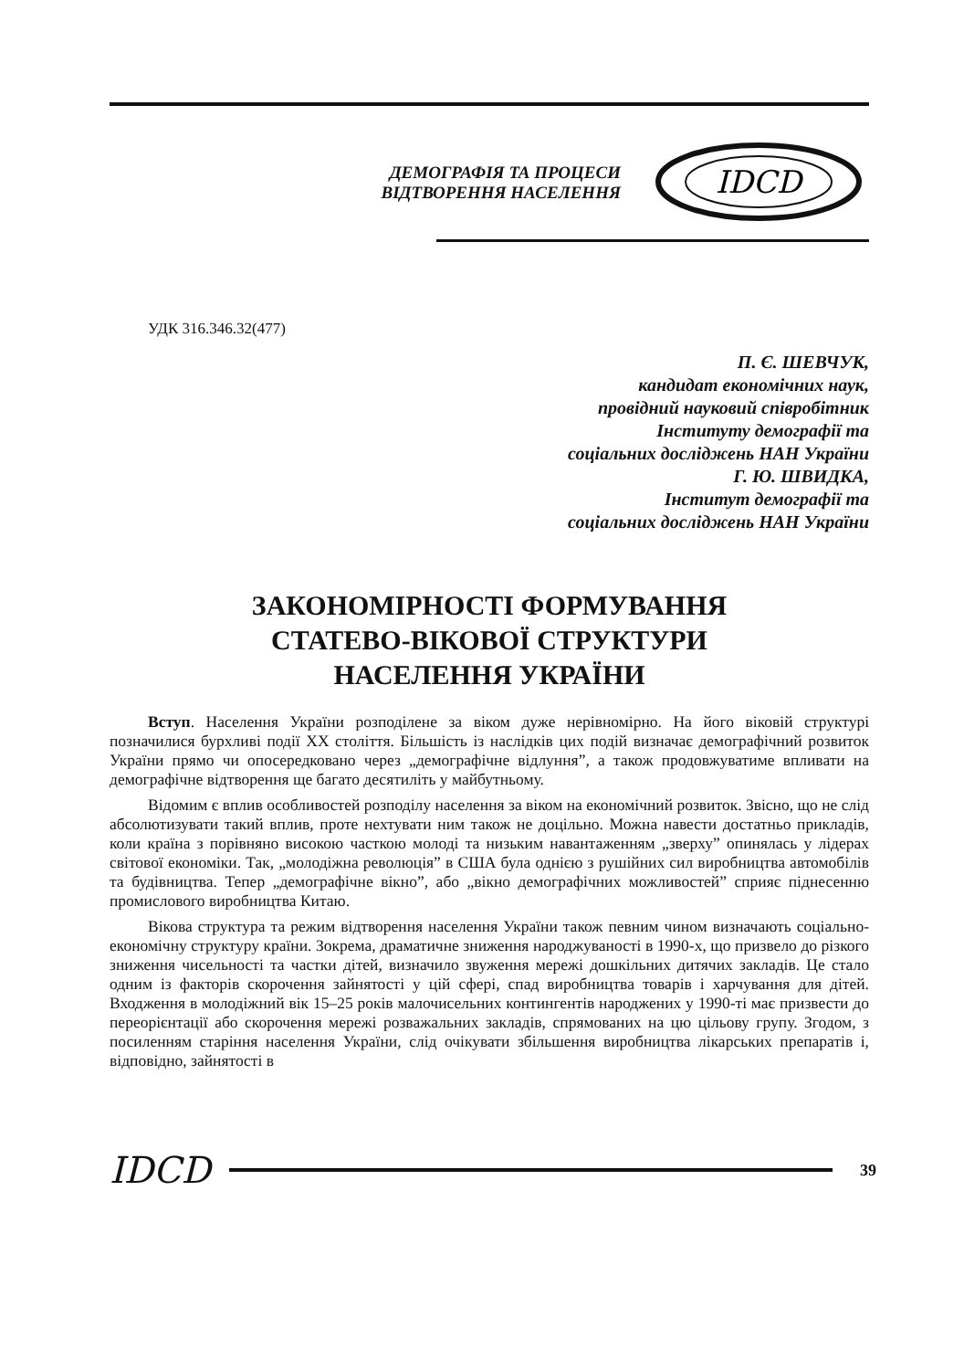ДЕМОГРАФІЯ ТА ПРОЦЕСИ ВІДТВОРЕННЯ НАСЕЛЕННЯ
IDCD
УДК 316.346.32(477)
П. Є. ШЕВЧУК,
кандидат економічних наук,
провідний науковий співробітник
Інституту демографії та
соціальних досліджень НАН України
Г. Ю. ШВИДКА,
Інститут демографії та
соціальних досліджень НАН України
ЗАКОНОМІРНОСТІ ФОРМУВАННЯ
СТАТЕВО-ВІКОВОЇ СТРУКТУРИ
НАСЕЛЕННЯ УКРАЇНИ
Вступ. Населення України розподілене за віком дуже нерівномірно. На його віковій структурі позначилися бурхливі події ХХ століття. Більшість із наслідків цих подій визначає демографічний розвиток України прямо чи опосередковано через „демографічне відлуння”, а також продовжуватиме впливати на демографічне відтворення ще багато десятиліть у майбутньому.
Відомим є вплив особливостей розподілу населення за віком на економічний розвиток. Звісно, що не слід абсолютизувати такий вплив, проте нехтувати ним також не доцільно. Можна навести достатньо прикладів, коли країна з порівняно високою часткою молоді та низьким навантаженням „зверху” опинялась у лідерах світової економіки. Так, „молодіжна революція” в США була однією з рушійних сил виробництва автомобілів та будівництва. Тепер „демографічне вікно”, або „вікно демографічних можливостей” сприяє піднесенню промислового виробництва Китаю.
Вікова структура та режим відтворення населення України також певним чином визначають соціально-економічну структуру країни. Зокрема, драматичне зниження народжуваності в 1990-х, що призвело до різкого зниження чисельності та частки дітей, визначило звуження мережі дошкільних дитячих закладів. Це стало одним із факторів скорочення зайнятості у цій сфері, спад виробництва товарів і харчування для дітей. Входження в молодіжний вік 15–25 років малочисельних контингентів народжених у 1990-ті має призвести до переорієнтації або скорочення мережі розважальних закладів, спрямованих на цю цільову групу. Згодом, з посиленням старіння населення України, слід очікувати збільшення виробництва лікарських препаратів і, відповідно, зайнятості в
IDCD 39